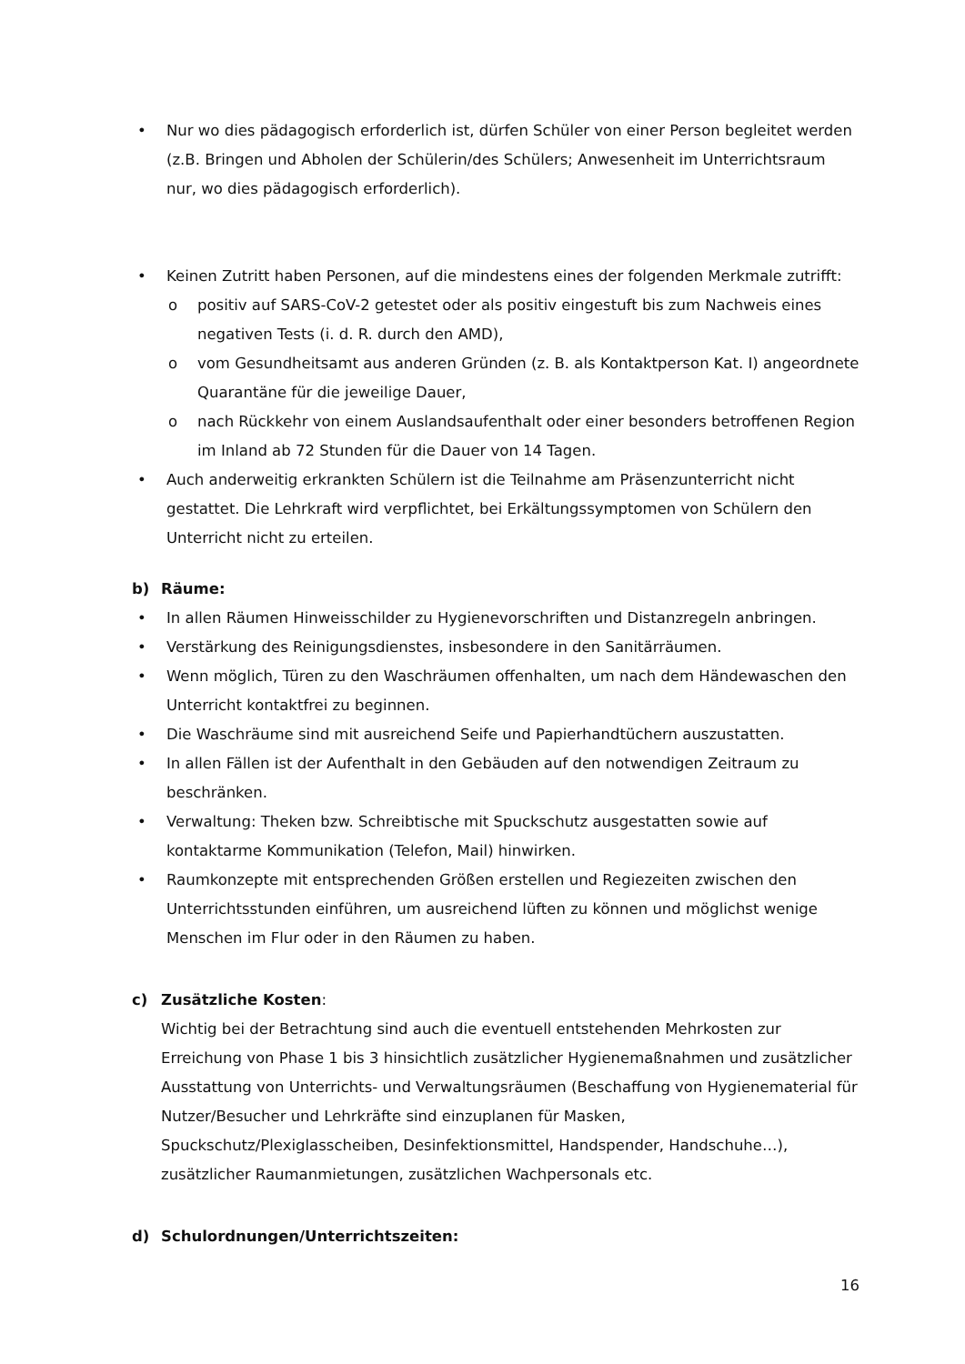• Nur wo dies pädagogisch erforderlich ist, dürfen Schüler von einer Person begleitet werden (z.B. Bringen und Abholen der Schülerin/des Schülers; Anwesenheit im Unterrichtsraum nur, wo dies pädagogisch erforderlich).
• Keinen Zutritt haben Personen, auf die mindestens eines der folgenden Merkmale zutrifft:
o positiv auf SARS-CoV-2 getestet oder als positiv eingestuft bis zum Nachweis eines negativen Tests (i. d. R. durch den AMD),
o vom Gesundheitsamt aus anderen Gründen (z. B. als Kontaktperson Kat. I) angeordnete Quarantäne für die jeweilige Dauer,
o nach Rückkehr von einem Auslandsaufenthalt oder einer besonders betroffenen Region im Inland ab 72 Stunden für die Dauer von 14 Tagen.
• Auch anderweitig erkrankten Schülern ist die Teilnahme am Präsenzunterricht nicht gestattet. Die Lehrkraft wird verpflichtet, bei Erkältungssymptomen von Schülern den Unterricht nicht zu erteilen.
b) Räume:
• In allen Räumen Hinweisschilder zu Hygienevorschriften und Distanzregeln anbringen.
• Verstärkung des Reinigungsdienstes, insbesondere in den Sanitärräumen.
• Wenn möglich, Türen zu den Waschräumen offenhalten, um nach dem Händewaschen den Unterricht kontaktfrei zu beginnen.
• Die Waschräume sind mit ausreichend Seife und Papierhandtüchern auszustatten.
• In allen Fällen ist der Aufenthalt in den Gebäuden auf den notwendigen Zeitraum zu beschränken.
• Verwaltung: Theken bzw. Schreibtische mit Spuckschutz ausgestatten sowie auf kontaktarme Kommunikation (Telefon, Mail) hinwirken.
• Raumkonzepte mit entsprechenden Größen erstellen und Regiezeiten zwischen den Unterrichtsstunden einführen, um ausreichend lüften zu können und möglichst wenige Menschen im Flur oder in den Räumen zu haben.
c) Zusätzliche Kosten:
Wichtig bei der Betrachtung sind auch die eventuell entstehenden Mehrkosten zur Erreichung von Phase 1 bis 3 hinsichtlich zusätzlicher Hygienemaßnahmen und zusätzlicher Ausstattung von Unterrichts- und Verwaltungsräumen (Beschaffung von Hygienematerial für Nutzer/Besucher und Lehrkräfte sind einzuplanen für Masken, Spuckschutz/Plexiglasscheiben, Desinfektionsmittel, Handspender, Handschuhe…), zusätzlicher Raumanmietungen, zusätzlichen Wachpersonals etc.
d) Schulordnungen/Unterrichtszeiten:
16